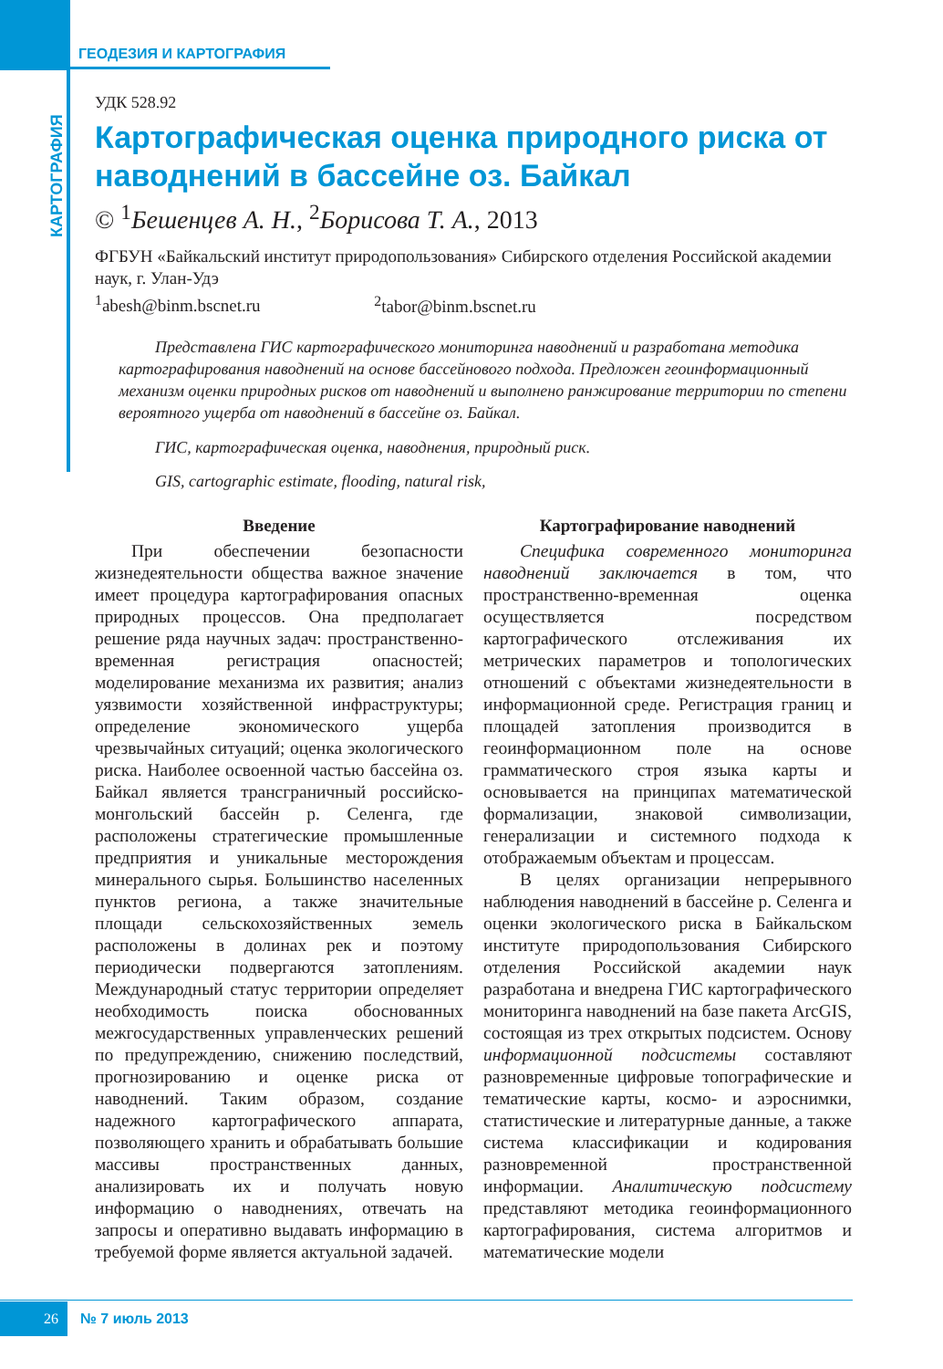КАРТОГРАФИЯ
ГЕОДЕЗИЯ И КАРТОГРАФИЯ
УДК 528.92
Картографическая оценка природного риска от наводнений в бассейне оз. Байкал
© <sup>1</sup>Бешенцев А. Н., <sup>2</sup>Борисова Т. А., 2013
ФГБУН «Байкальский институт природопользования» Сибирского отделения Российской академии наук, г. Улан-Удэ
<sup>1</sup> abesh@binm.bscnet.ru <sup>2</sup>tabor@binm.bscnet.ru
Представлена ГИС картографического мониторинга наводнений и разработана методика картографирования наводнений на основе бассейнового подхода. Предложен геоинформационный механизм оценки природных рисков от наводнений и выполнено ранжирование территории по степени вероятного ущерба от наводнений в бассейне оз. Байкал.
ГИС, картографическая оценка, наводнения, природный риск.
GIS, cartographic estimate, flooding, natural risk,
Введение
При обеспечении безопасности жизнедеятельности общества важное значение имеет процедура картографирования опасных природных процессов. Она предполагает решение ряда научных задач: пространственно-временная регистрация опасностей; моделирование механизма их развития; анализ уязвимости хозяйственной инфраструктуры; определение экономического ущерба чрезвычайных ситуаций; оценка экологического риска. Наиболее освоенной частью бассейна оз. Байкал является трансграничный российско-монгольский бассейн р. Селенга, где расположены стратегические промышленные предприятия и уникальные месторождения минерального сырья. Большинство населенных пунктов региона, а также значительные площади сельскохозяйственных земель расположены в долинах рек и поэтому периодически подвергаются затоплениям. Международный статус территории определяет необходимость поиска обоснованных межгосударственных управленческих решений по предупреждению, снижению последствий, прогнозированию и оценке риска от наводнений. Таким образом, создание надежного картографического аппарата, позволяющего хранить и обрабатывать большие массивы пространственных данных, анализировать их и получать новую информацию о наводнениях, отвечать на запросы и оперативно выдавать информацию в требуемой форме является актуальной задачей.
Картографирование наводнений
Специфика современного мониторинга наводнений заключается в том, что пространственно-временная оценка осуществляется посредством картографического отслеживания их метрических параметров и топологических отношений с объектами жизнедеятельности в информационной среде. Регистрация границ и площадей затопления производится в геоинформационном поле на основе грамматического строя языка карты и основывается на принципах математической формализации, знаковой символизации, генерализации и системного подхода к отображаемым объектам и процессам.
В целях организации непрерывного наблюдения наводнений в бассейне р. Селенга и оценки экологического риска в Байкальском институте природопользования Сибирского отделения Российской академии наук разработана и внедрена ГИС картографического мониторинга наводнений на базе пакета ArcGIS, состоящая из трех открытых подсистем. Основу информационной подсистемы составляют разновременные цифровые топографические и тематические карты, космо- и аэроснимки, статистические и литературные данные, а также система классификации и кодирования разновременной пространственной информации. Аналитическую подсистему представляют методика геоинформационного картографирования, система алгоритмов и математические модели
26
№ 7 июль 2013